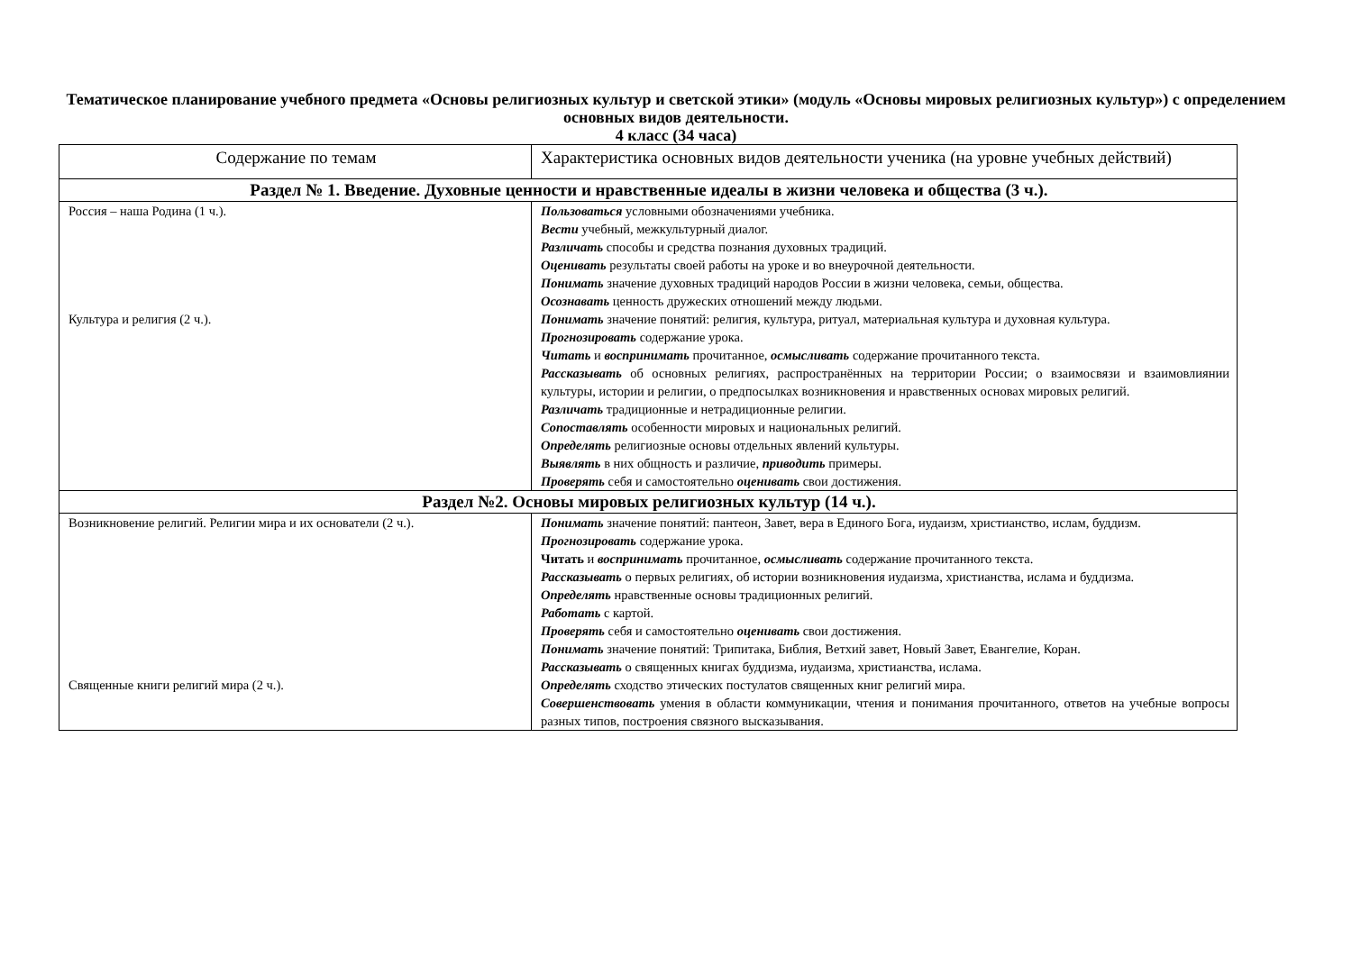Тематическое планирование учебного предмета «Основы религиозных культур и светской этики» (модуль «Основы мировых религиозных культур») с определением основных видов деятельности.
4 класс (34 часа)
| Содержание по темам | Характеристика основных видов деятельности ученика (на уровне учебных действий) |
| --- | --- |
| Раздел № 1. Введение. Духовные ценности и нравственные идеалы в жизни человека и общества (3 ч.). | |
| Россия – наша Родина (1 ч.). Культура и религия (2 ч.). | Пользоваться условными обозначениями учебника. Вести учебный, межкультурный диалог. Различать способы и средства познания духовных традиций. Оценивать результаты своей работы на уроке и во внеурочной деятельности. Понимать значение духовных традиций народов России в жизни человека, семьи, общества. Осознавать ценность дружеских отношений между людьми. Понимать значение понятий: религия, культура, ритуал, материальная культура и духовная культура. Прогнозировать содержание урока. Читать и воспринимать прочитанное, осмысливать содержание прочитанного текста. Рассказывать об основных религиях, распространённых на территории России; о взаимосвязи и взаимовлиянии культуры, истории и религии, о предпосылках возникновения и нравственных основах мировых религий. Различать традиционные и нетрадиционные религии. Сопоставлять особенности мировых и национальных религий. Определять религиозные основы отдельных явлений культуры. Выявлять в них общность и различие, приводить примеры. Проверять себя и самостоятельно оценивать свои достижения. |
| Раздел №2. Основы мировых религиозных культур (14 ч.). | |
| Возникновение религий. Религии мира и их основатели (2 ч.). Священные книги религий мира (2 ч.). | Понимать значение понятий: пантеон, Завет, вера в Единого Бога, иудаизм, христианство, ислам, буддизм. Прогнозировать содержание урока. Читать и воспринимать прочитанное, осмысливать содержание прочитанного текста. Рассказывать о первых религиях, об истории возникновения иудаизма, христианства, ислама и буддизма. Определять нравственные основы традиционных религий. Работать с картой. Проверять себя и самостоятельно оценивать свои достижения. Понимать значение понятий: Трипитака, Библия, Ветхий завет, Новый Завет, Евангелие, Коран. Рассказывать о священных книгах буддизма, иудаизма, христианства, ислама. Определять сходство этических постулатов священных книг религий мира. Совершенствовать умения в области коммуникации, чтения и понимания прочитанного, ответов на учебные вопросы разных типов, построения связного высказывания. |